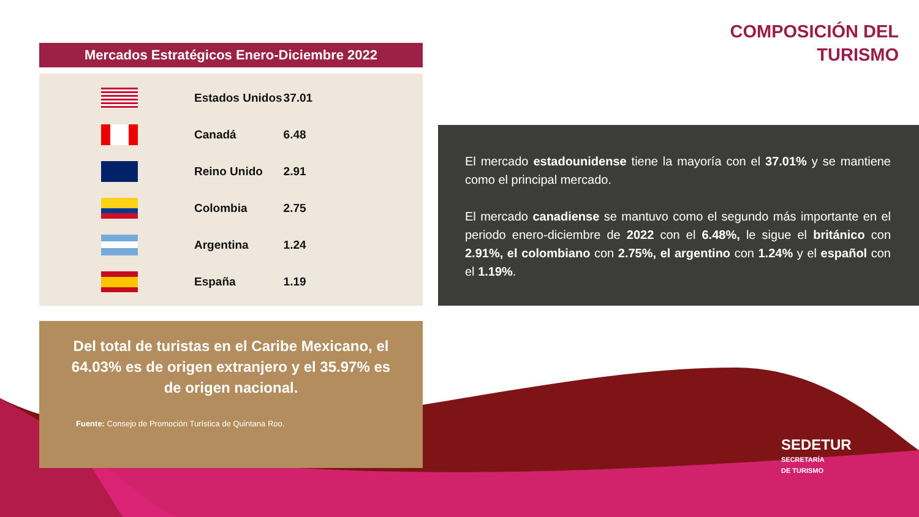COMPOSICIÓN DEL
TURISMO
Mercados Estratégicos Enero-Diciembre 2022
| | Estados Unidos | 37.01 |
| | Canadá | 6.48 |
| | Reino Unido | 2.91 |
| | Colombia | 2.75 |
| | Argentina | 1.24 |
| | España | 1.19 |
Del total de turistas en el Caribe Mexicano, el 64.03% es de origen extranjero y el 35.97% es de origen nacional.
Fuente: Consejo de Promoción Turística de Quintana Roo.
El mercado estadounidense tiene la mayoría con el 37.01% y se mantiene como el principal mercado.
El mercado canadiense se mantuvo como el segundo más importante en el periodo enero-diciembre de 2022 con el 6.48%, le sigue el británico con 2.91%, el colombiano con 2.75%, el argentino con 1.24% y el español con el 1.19%.
SEDETUR
SECRETARÍA
DE TURISMO